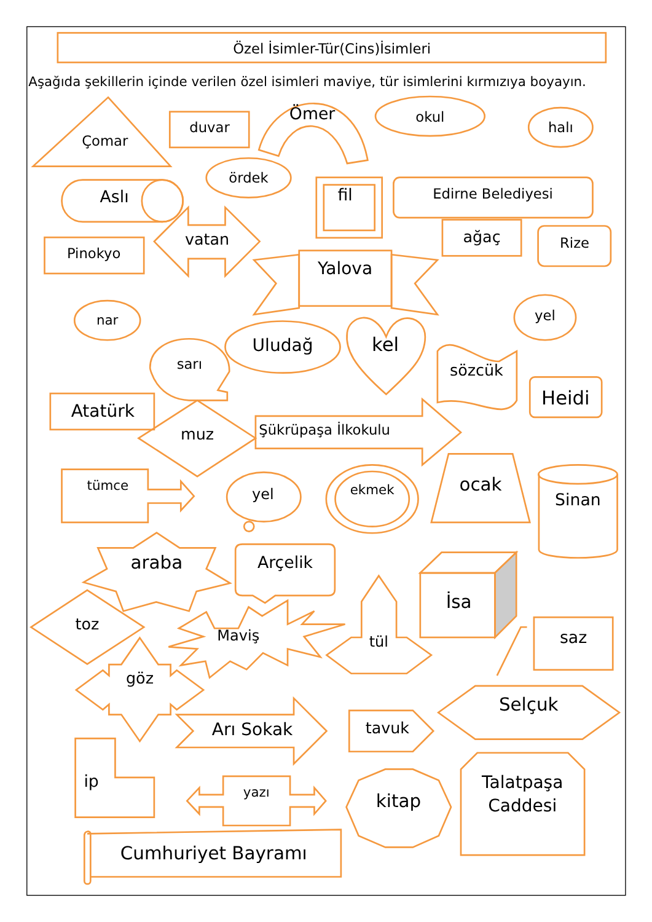Özel İsimler-Tür(Cins)İsimleri
Aşağıda şekillerin içinde verilen özel isimleri maviye, tür isimlerini kırmızıya boyayın.
Çomar
duvar
Ömer
okul
halı
ördek
Aslı
fil
Edirne Belediyesi
ağaç
Rize
Pinokyo
vatan
Yalova
nar
yel
sarı
Uludağ
kel
sözcük
Heidi
Atatürk
muz
Şükrüpaşa İlkokulu
tümce
yel
ekmek
ocak
Sinan
araba
Arçelik
İsa
toz
Maviş
tül
saz
göz
Arı Sokak
tavuk
Selçuk
ip
yazı
kitap
Talatpaşa
Caddesi
Cumhuriyet Bayramı